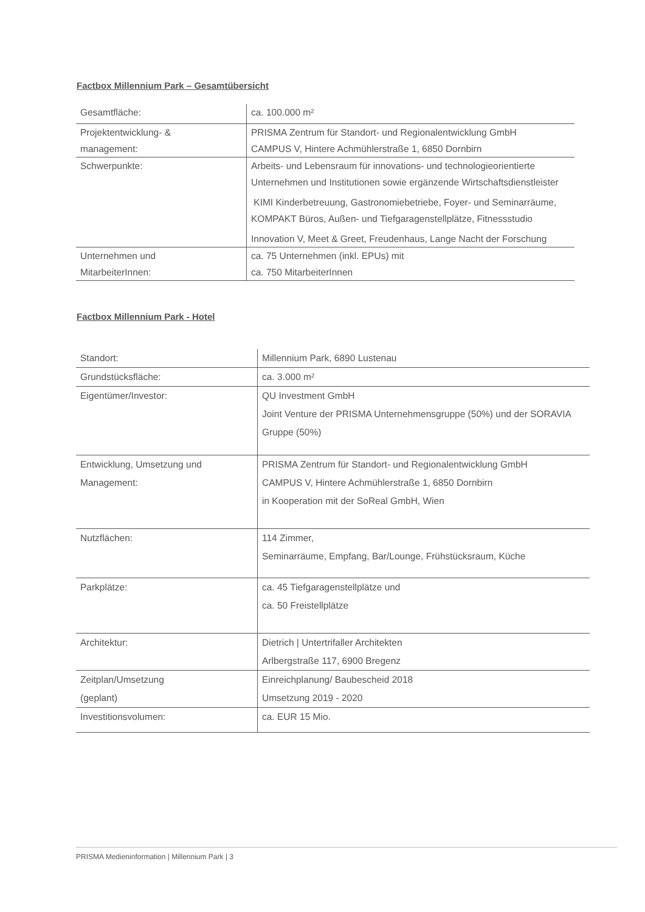Factbox Millennium Park – Gesamtübersicht
| Gesamtfläche: | ca. 100.000 m² |
| Projektentwicklung- & management: | PRISMA Zentrum für Standort- und Regionalentwicklung GmbH CAMPUS V, Hintere Achmühlerstraße 1, 6850 Dornbirn |
| Schwerpunkte: | Arbeits- und Lebensraum für innovations- und technologieorientierte Unternehmen und Institutionen sowie ergänzende Wirtschaftsdienstleister KIMI Kinderbetreuung, Gastronomiebetriebe, Foyer- und Seminarräume, KOMPAKT Büros, Außen- und Tiefgaragenstellplätze, Fitnessstudio Innovation V, Meet & Greet, Freudenhaus, Lange Nacht der Forschung |
| Unternehmen und MitarbeiterInnen: | ca. 75 Unternehmen (inkl. EPUs) mit ca. 750 MitarbeiterInnen |
Factbox Millennium Park - Hotel
| Standort: | Millennium Park, 6890 Lustenau |
| Grundstücksfläche: | ca. 3.000 m² |
| Eigentümer/Investor: | QU Investment GmbH Joint Venture der PRISMA Unternehmensgruppe (50%) und der SORAVIA Gruppe (50%) |
| Entwicklung, Umsetzung und Management: | PRISMA Zentrum für Standort- und Regionalentwicklung GmbH CAMPUS V, Hintere Achmühlerstraße 1, 6850 Dornbirn in Kooperation mit der SoReal GmbH, Wien |
| Nutzflächen: | 114 Zimmer, Seminarräume, Empfang, Bar/Lounge, Frühstücksraum, Küche |
| Parkplätze: | ca. 45 Tiefgaragenstellplätze und ca. 50 Freistellplätze |
| Architektur: | Dietrich / Untertrifaller Architekten Arlbergstraße 117, 6900 Bregenz |
| Zeitplan/Umsetzung (geplant) | Einreichplanung/ Baubescheid 2018 Umsetzung 2019 - 2020 |
| Investitionsvolumen: | ca. EUR 15 Mio. |
PRISMA Medieninformation | Millennium Park | 3